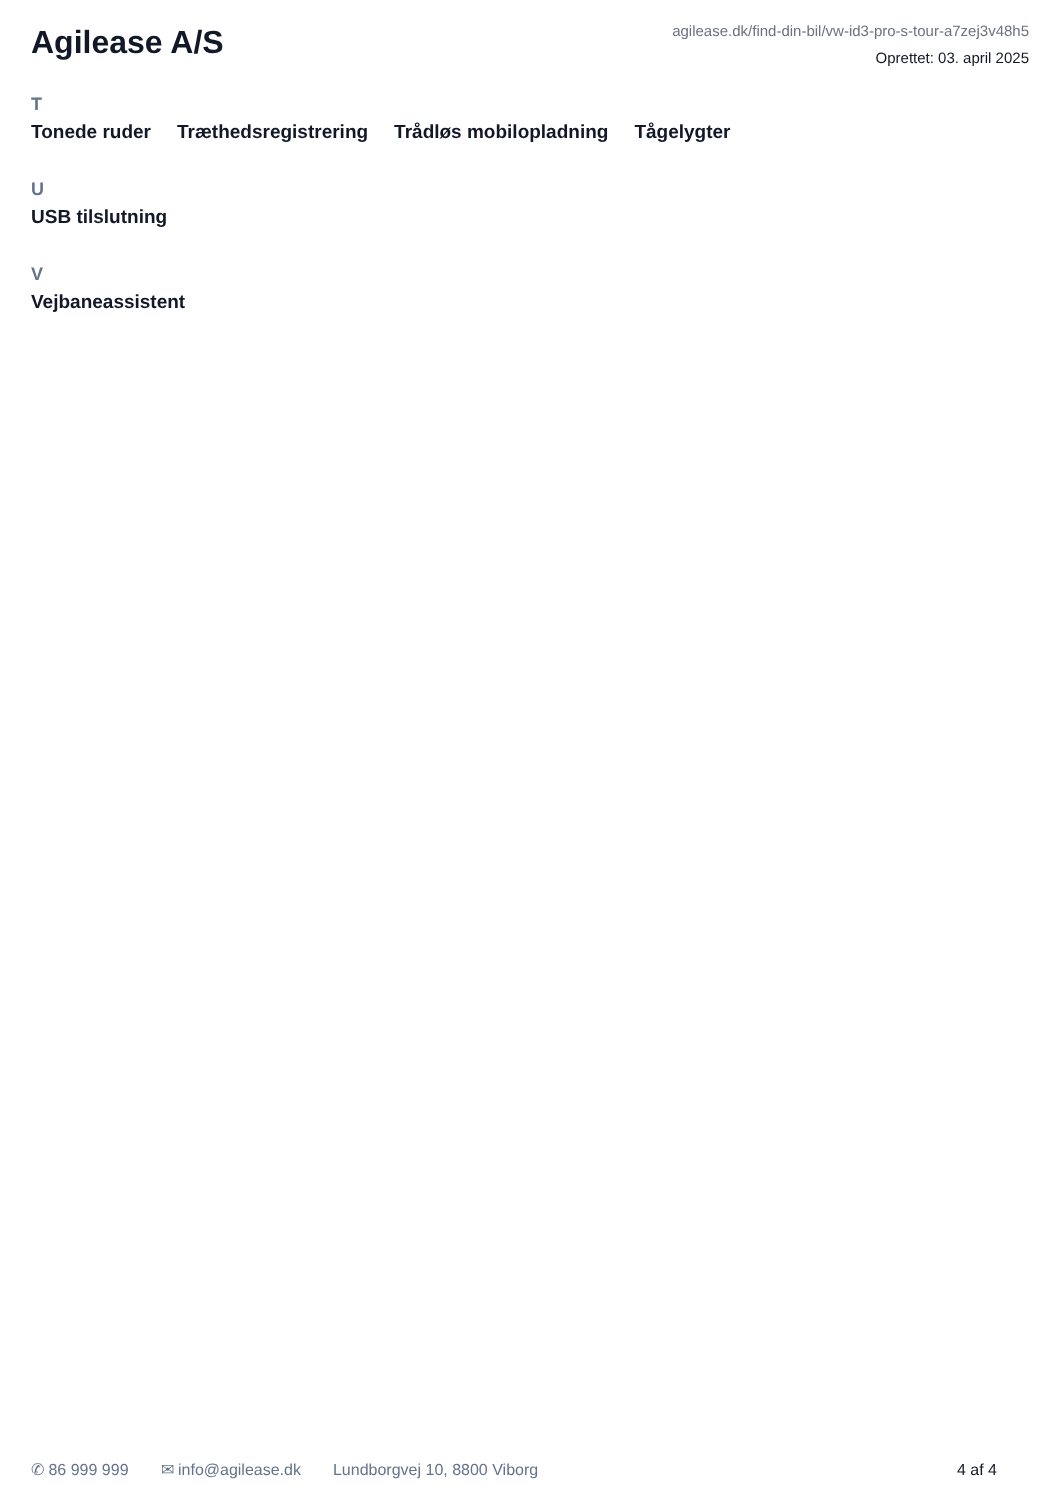Agilease A/S
agilease.dk/find-din-bil/vw-id3-pro-s-tour-a7zej3v48h5
Oprettet: 03. april 2025
T
Tonede ruder Træthedsregistrering Trådløs mobilopladning Tågelygter
U
USB tilslutning
V
Vejbaneassistent
✆ 86 999 999 ✉ info@agilease.dk Lundborgvej 10, 8800 Viborg 4 af 4